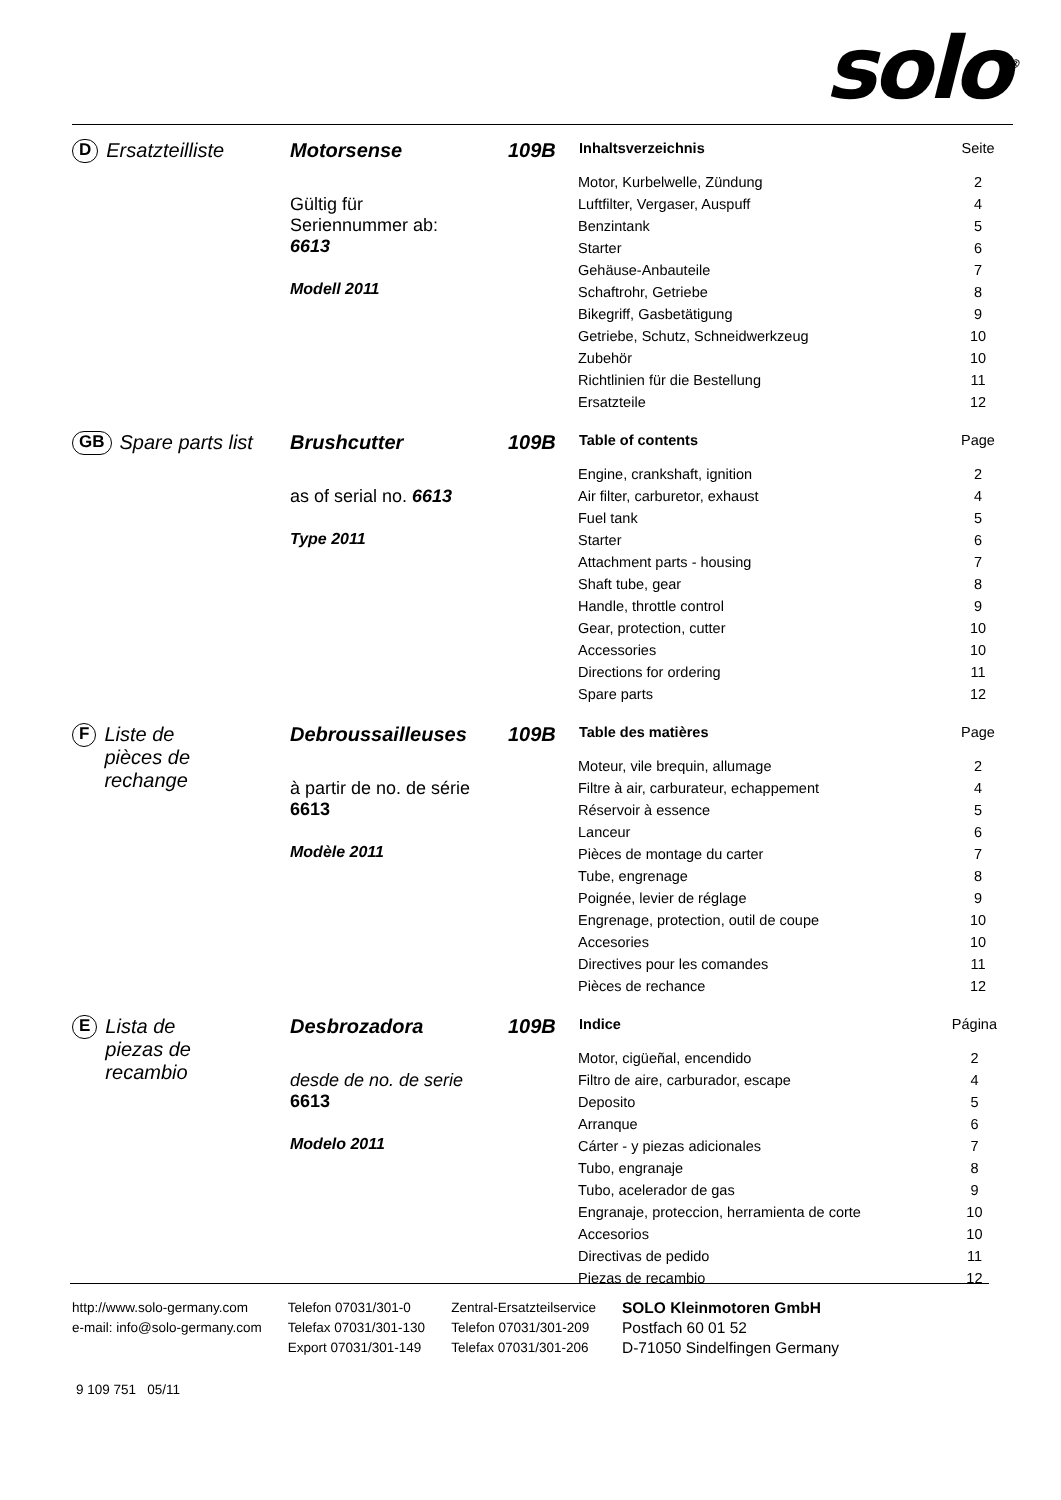solo<sup>®</sup>
D Ersatzteilliste Motorsense
Gültig für
Seriennummer ab:
6613
Modell 2011
109B
| Inhaltsverzeichnis | Seite |
| --- | --- |
| Motor, Kurbelwelle, Zündung | 2 |
| Luftfilter, Vergaser, Auspuff | 4 |
| Benzintank | 5 |
| Starter | 6 |
| Gehäuse-Anbauteile | 7 |
| Schaftrohr, Getriebe | 8 |
| Bikegriff, Gasbetätigung | 9 |
| Getriebe, Schutz, Schneidwerkzeug | 10 |
| Zubehör | 10 |
| Richtlinien für die Bestellung | 11 |
| Ersatzteile | 12 |
GB Spare parts list
Brushcutter
as of serial no. 6613
Type 2011
109B
| Table of contents | Page |
| --- | --- |
| Engine, crankshaft, ignition | 2 |
| Air filter, carburetor, exhaust | 4 |
| Fuel tank | 5 |
| Starter | 6 |
| Attachment parts - housing | 7 |
| Shaft tube, gear | 8 |
| Handle, throttle control | 9 |
| Gear, protection, cutter | 10 |
| Accessories | 10 |
| Directions for ordering | 11 |
| Spare parts | 12 |
F Liste de
pièces de
rechange
Debroussailleuses
à partir de no. de série
6613
Modèle 2011
109B
| Table des matières | Page |
| --- | --- |
| Moteur, vile brequin, allumage | 2 |
| Filtre à air, carburateur, echappement | 4 |
| Réservoir à essence | 5 |
| Lanceur | 6 |
| Pièces de montage du carter | 7 |
| Tube, engrenage | 8 |
| Poignée, levier de réglage | 9 |
| Engrenage, protection, outil de coupe | 10 |
| Accesories | 10 |
| Directives pour les comandes | 11 |
| Pièces de rechance | 12 |
E Lista de
piezas de
recambio
Desbrozadora
desde de no. de serie
6613
Modelo 2011
109B
| Indice | Página |
| --- | --- |
| Motor, cigüeñal, encendido | 2 |
| Filtro de aire, carburador, escape | 4 |
| Deposito | 5 |
| Arranque | 6 |
| Cárter - y piezas adicionales | 7 |
| Tubo, engranaje | 8 |
| Tubo, acelerador de gas | 9 |
| Engranaje, proteccion, herramienta de corte | 10 |
| Accesorios | 10 |
| Directivas de pedido | 11 |
| Piezas de recambio | 12 |
http://www.solo-germany.com
e-mail: info@solo-germany.com
Telefon 07031/301-0
Telefax 07031/301-130
Export 07031/301-149
Zentral-Ersatzteilservice
Telefon 07031/301-209
Telefax 07031/301-206
SOLO Kleinmotoren GmbH
Postfach 60 01 52
D-71050 Sindelfingen Germany
9 109 751 05/11